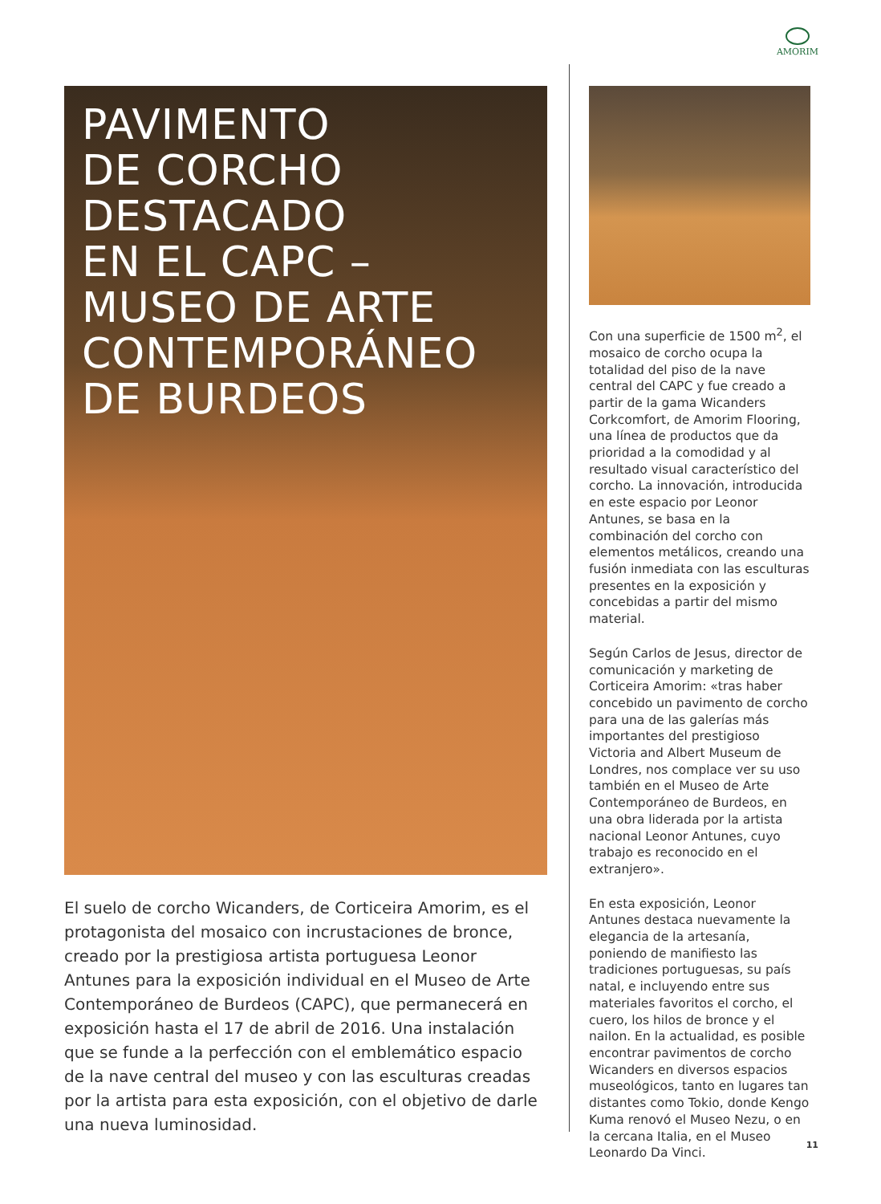AMORIM
PAVIMENTO
DE CORCHO
DESTACADO
EN EL CAPC –
MUSEO DE ARTE
CONTEMPORÁNEO
DE BURDEOS
El suelo de corcho Wicanders, de Corticeira Amorim, es el protagonista del mosaico con incrustaciones de bronce, creado por la prestigiosa artista portuguesa Leonor Antunes para la exposición individual en el Museo de Arte Contemporáneo de Burdeos (CAPC), que permanecerá en exposición hasta el 17 de abril de 2016. Una instalación que se funde a la perfección con el emblemático espacio de la nave central del museo y con las esculturas creadas por la artista para esta exposición, con el objetivo de darle una nueva luminosidad.
Con una superficie de 1500 m<sup>2</sup>, el mosaico de corcho ocupa la totalidad del piso de la nave central del CAPC y fue creado a partir de la gama Wicanders Corkcomfort, de Amorim Flooring, una línea de productos que da prioridad a la comodidad y al resultado visual característico del corcho. La innovación, introducida en este espacio por Leonor Antunes, se basa en la combinación del corcho con elementos metálicos, creando una fusión inmediata con las esculturas presentes en la exposición y concebidas a partir del mismo material.
Según Carlos de Jesus, director de comunicación y marketing de Corticeira Amorim: «tras haber concebido un pavimento de corcho para una de las galerías más importantes del prestigioso Victoria and Albert Museum de Londres, nos complace ver su uso también en el Museo de Arte Contemporáneo de Burdeos, en una obra liderada por la artista nacional Leonor Antunes, cuyo trabajo es reconocido en el extranjero».
En esta exposición, Leonor Antunes destaca nuevamente la elegancia de la artesanía, poniendo de manifiesto las tradiciones portuguesas, su país natal, e incluyendo entre sus materiales favoritos el corcho, el cuero, los hilos de bronce y el nailon. En la actualidad, es posible encontrar pavimentos de corcho Wicanders en diversos espacios museológicos, tanto en lugares tan distantes como Tokio, donde Kengo Kuma renovó el Museo Nezu, o en la cercana Italia, en el Museo Leonardo Da Vinci.
11